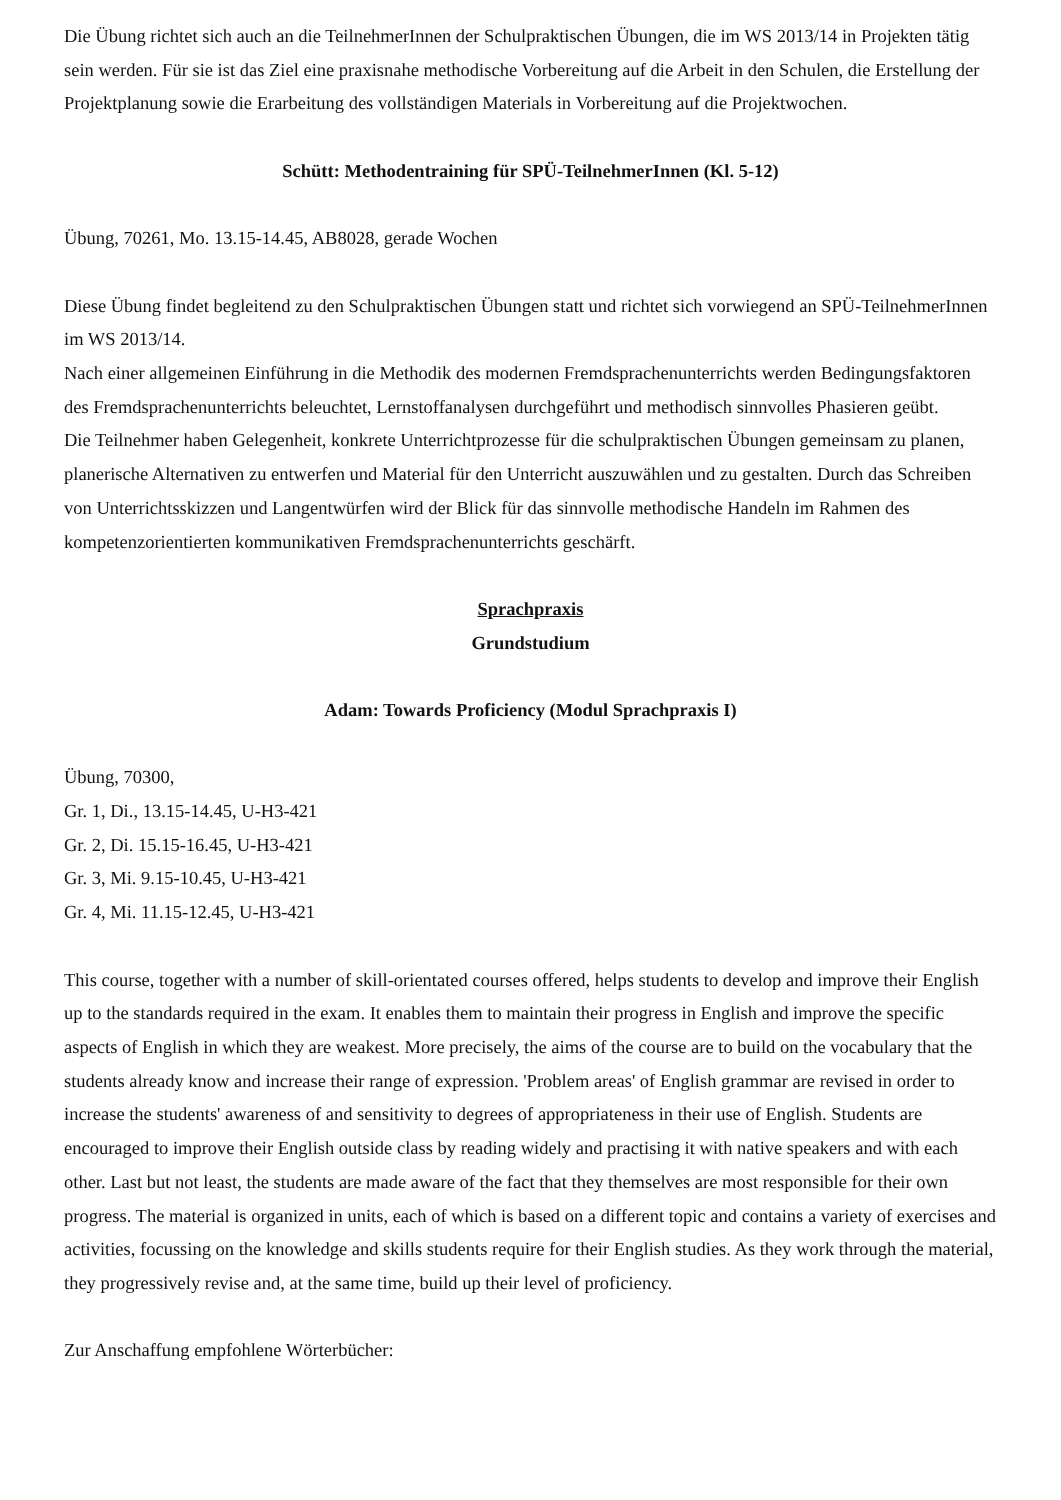Die Übung richtet sich auch an die TeilnehmerInnen der Schulpraktischen Übungen, die im WS 2013/14 in Projekten tätig sein werden. Für sie ist das Ziel eine praxisnahe methodische Vorbereitung auf die Arbeit in den Schulen, die Erstellung der Projektplanung sowie die Erarbeitung des vollständigen Materials in Vorbereitung auf die Projektwochen.
Schütt: Methodentraining für SPÜ-TeilnehmerInnen (Kl. 5-12)
Übung, 70261, Mo. 13.15-14.45, AB8028, gerade Wochen
Diese Übung findet begleitend zu den Schulpraktischen Übungen statt und richtet sich vorwiegend an SPÜ-TeilnehmerInnen im WS 2013/14.
Nach einer allgemeinen Einführung in die Methodik des modernen Fremdsprachenunterrichts werden Bedingungsfaktoren des Fremdsprachenunterrichts beleuchtet, Lernstoffanalysen durchgeführt und methodisch sinnvolles Phasieren geübt.
Die Teilnehmer haben Gelegenheit, konkrete Unterrichtprozesse für die schulpraktischen Übungen gemeinsam zu planen, planerische Alternativen zu entwerfen und Material für den Unterricht auszuwählen und zu gestalten. Durch das Schreiben von Unterrichtsskizzen und Langentwürfen wird der Blick für das sinnvolle methodische Handeln im Rahmen des kompetenzorientierten kommunikativen Fremdsprachenunterrichts geschärft.
Sprachpraxis
Grundstudium
Adam: Towards Proficiency (Modul Sprachpraxis I)
Übung, 70300,
Gr. 1, Di., 13.15-14.45, U-H3-421
Gr. 2, Di. 15.15-16.45, U-H3-421
Gr. 3, Mi. 9.15-10.45, U-H3-421
Gr. 4, Mi. 11.15-12.45, U-H3-421
This course, together with a number of skill-orientated courses offered, helps students to develop and improve their English up to the standards required in the exam. It enables them to maintain their progress in English and improve the specific aspects of English in which they are weakest. More precisely, the aims of the course are to build on the vocabulary that the students already know and increase their range of expression. 'Problem areas' of English grammar are revised in order to increase the students' awareness of and sensitivity to degrees of appropriateness in their use of English. Students are encouraged to improve their English outside class by reading widely and practising it with native speakers and with each other. Last but not least, the students are made aware of the fact that they themselves are most responsible for their own progress. The material is organized in units, each of which is based on a different topic and contains a variety of exercises and activities, focussing on the knowledge and skills students require for their English studies. As they work through the material, they progressively revise and, at the same time, build up their level of proficiency.
Zur Anschaffung empfohlene Wörterbücher: